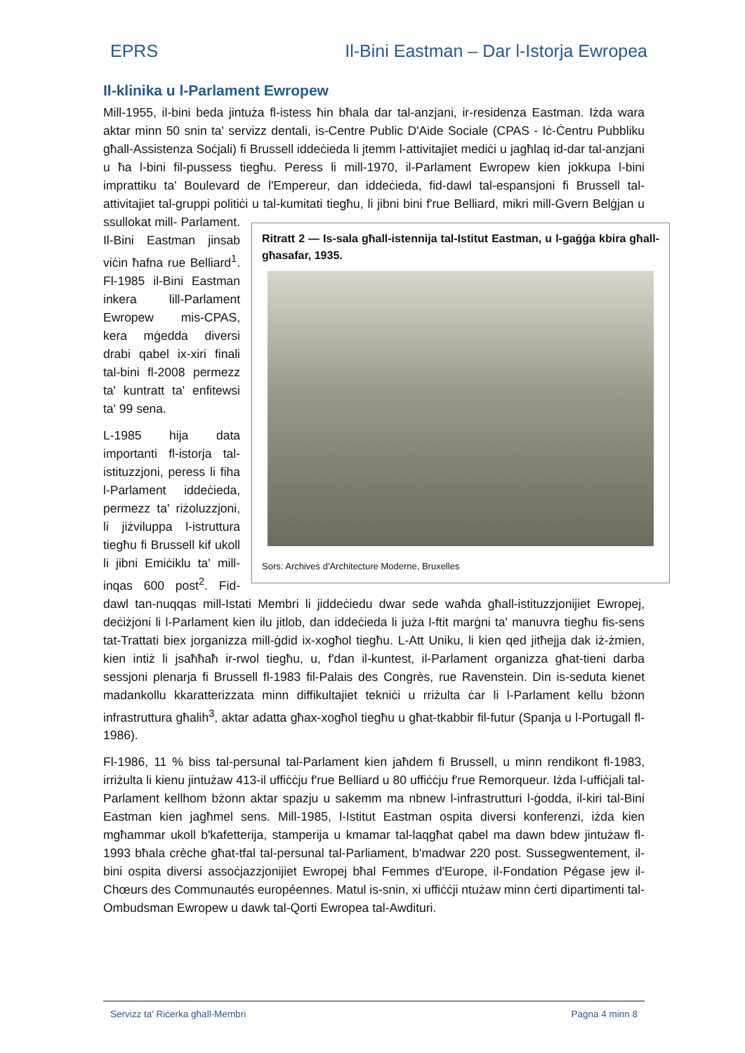EPRS Il-Bini Eastman – Dar l-Istorja Ewropea
Il-klinika u l-Parlament Ewropew
Mill-1955, il-bini beda jintuża fl-istess ħin bħala dar tal-anzjani, ir-residenza Eastman. Iżda wara aktar minn 50 snin ta' servizz dentali, is-Centre Public D'Aide Sociale (CPAS - Iċ-Ċentru Pubbliku għall-Assistenza Soċjali) fi Brussell iddeċieda li jtemm l-attivitajiet mediċi u jagħlaq id-dar tal-anzjani u ħa l-bini fil-pussess tiegħu. Peress li mill-1970, il-Parlament Ewropew kien jokkupa l-bini imprattiku ta' Boulevard de l'Empereur, dan iddeċieda, fid-dawl tal-espansjoni fi Brussell tal-attivitajiet tal-gruppi politiċi u tal-kumitati tiegħu, li jibni bini f'rue Belliard, mikri mill-Gvern Belġjan u ssullokat mill- Ritratt 2 — Is-sala għall-istennija tal-Istitut Eastman, u l-gaġġa kbira għall-għasafar, 1935.
Sors: Archives d'Architecture Moderne, Bruxelles Parlament. Il-Bini Eastman jinsab viċin ħafna rue Belliard<sup>1</sup>. Fl-1985 il-Bini Eastman inkera lill-Parlament Ewropew mis-CPAS, kera mġedda diversi drabi qabel ix-xiri finali tal-bini fl-2008 permezz ta' kuntratt ta' enfitewsi ta' 99 sena.
L-1985 hija data importanti fl-istorja tal-istituzzjoni, peress li fiha l-Parlament iddeċieda, permezz ta' riżoluzzjoni, li jiżviluppa l-istruttura tiegħu fi Brussell kif ukoll li jibni Emiċiklu ta' mill-inqas 600 post<sup>2</sup>. Fid-dawl tan-nuqqas mill-Istati Membri li jiddeċiedu dwar sede waħda għall-istituzzjonijiet Ewropej, deċiżjoni li l-Parlament kien ilu jitlob, dan iddeċieda li juża l-ftit marġni ta' manuvra tiegħu fis-sens tat-Trattati biex jorganizza mill-ġdid ix-xogħol tiegħu. L-Att Uniku, li kien qed jitħejja dak iż-żmien, kien intiż li jsaħħaħ ir-rwol tiegħu, u, f'dan il-kuntest, il-Parlament organizza għat-tieni darba sessjoni plenarja fi Brussell fl-1983 fil-Palais des Congrès, rue Ravenstein. Din is-seduta kienet madankollu kkaratterizzata minn diffikultajiet tekniċi u rriżulta ċar li l-Parlament kellu bżonn infrastruttura għalih<sup>3</sup>, aktar adatta għax-xogħol tiegħu u għat-tkabbir fil-futur (Spanja u l-Portugall fl-1986).
Fl-1986, 11 % biss tal-persunal tal-Parlament kien jaħdem fi Brussell, u minn rendikont fl-1983, irriżulta li kienu jintużaw 413-il uffiċċju f'rue Belliard u 80 uffiċċju f'rue Remorqueur. Iżda l-uffiċjali tal-Parlament kellhom bżonn aktar spazju u sakemm ma nbnew l-infrastrutturi l-ġodda, il-kiri tal-Bini Eastman kien jagħmel sens. Mill-1985, l-Istitut Eastman ospita diversi konferenzi, iżda kien mgħammar ukoll b'kafetterija, stamperija u kmamar tal-laqgħat qabel ma dawn bdew jintużaw fl-1993 bħala crèche għat-tfal tal-persunal tal-Parliament, b'madwar 220 post. Sussegwentement, il-bini ospita diversi assoċjazzjonijiet Ewropej bħal Femmes d'Europe, il-Fondation Pégase jew il-Chœurs des Communautés européennes. Matul is-snin, xi uffiċċji ntużaw minn ċerti dipartimenti tal-Ombudsman Ewropew u dawk tal-Qorti Ewropea tal-Awdituri.
Servizz ta' Riċerka għall-Membri Paġna 4 minn 8